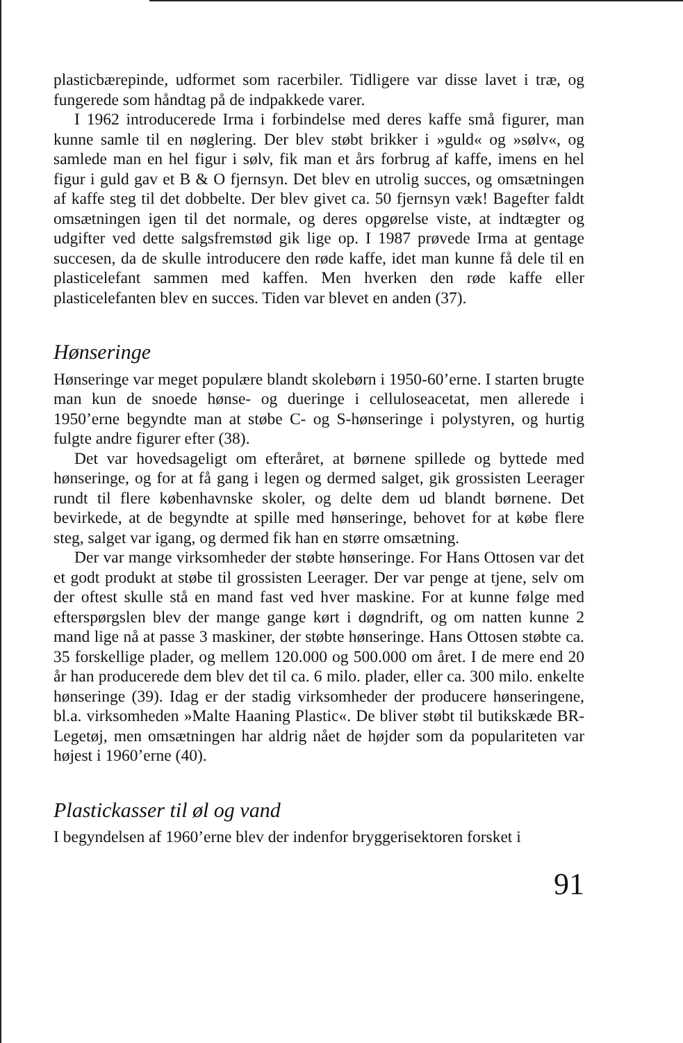plasticbærepinde, udformet som racerbiler. Tidligere var disse lavet i træ, og fungerede som håndtag på de indpakkede varer.
I 1962 introducerede Irma i forbindelse med deres kaffe små figurer, man kunne samle til en nøglering. Der blev støbt brikker i »guld« og »sølv«, og samlede man en hel figur i sølv, fik man et års forbrug af kaffe, imens en hel figur i guld gav et B & O fjernsyn. Det blev en utrolig succes, og omsætningen af kaffe steg til det dobbelte. Der blev givet ca. 50 fjernsyn væk! Bagefter faldt omsætningen igen til det normale, og deres opgørelse viste, at indtægter og udgifter ved dette salgsfremstød gik lige op. I 1987 prøvede Irma at gentage succesen, da de skulle introducere den røde kaffe, idet man kunne få dele til en plasticelefant sammen med kaffen. Men hverken den røde kaffe eller plasticelefanten blev en succes. Tiden var blevet en anden (37).
Hønseringe
Hønseringe var meget populære blandt skolebørn i 1950-60’erne. I starten brugte man kun de snoede hønse- og dueringe i celluloseacetat, men allerede i 1950’erne begyndte man at støbe C- og S-hønseringe i polystyren, og hurtig fulgte andre figurer efter (38).
Det var hovedsageligt om efteråret, at børnene spillede og byttede med hønseringe, og for at få gang i legen og dermed salget, gik grossisten Leerager rundt til flere københavnske skoler, og delte dem ud blandt børnene. Det bevirkede, at de begyndte at spille med hønseringe, behovet for at købe flere steg, salget var igang, og dermed fik han en større omsætning.
Der var mange virksomheder der støbte hønseringe. For Hans Ottosen var det et godt produkt at støbe til grossisten Leerager. Der var penge at tjene, selv om der oftest skulle stå en mand fast ved hver maskine. For at kunne følge med efterspørgslen blev der mange gange kørt i døgndrift, og om natten kunne 2 mand lige nå at passe 3 maskiner, der støbte hønseringe. Hans Ottosen støbte ca. 35 forskellige plader, og mellem 120.000 og 500.000 om året. I de mere end 20 år han producerede dem blev det til ca. 6 milo. plader, eller ca. 300 milo. enkelte hønseringe (39). Idag er der stadig virksomheder der producere hønseringene, bl.a. virksomheden »Malte Haaning Plastic«. De bliver støbt til butikskæde BR-Legetøj, men omsætningen har aldrig nået de højder som da populariteten var højest i 1960’erne (40).
Plastickasser til øl og vand
I begyndelsen af 1960’erne blev der indenfor bryggerisektoren forsket i
91